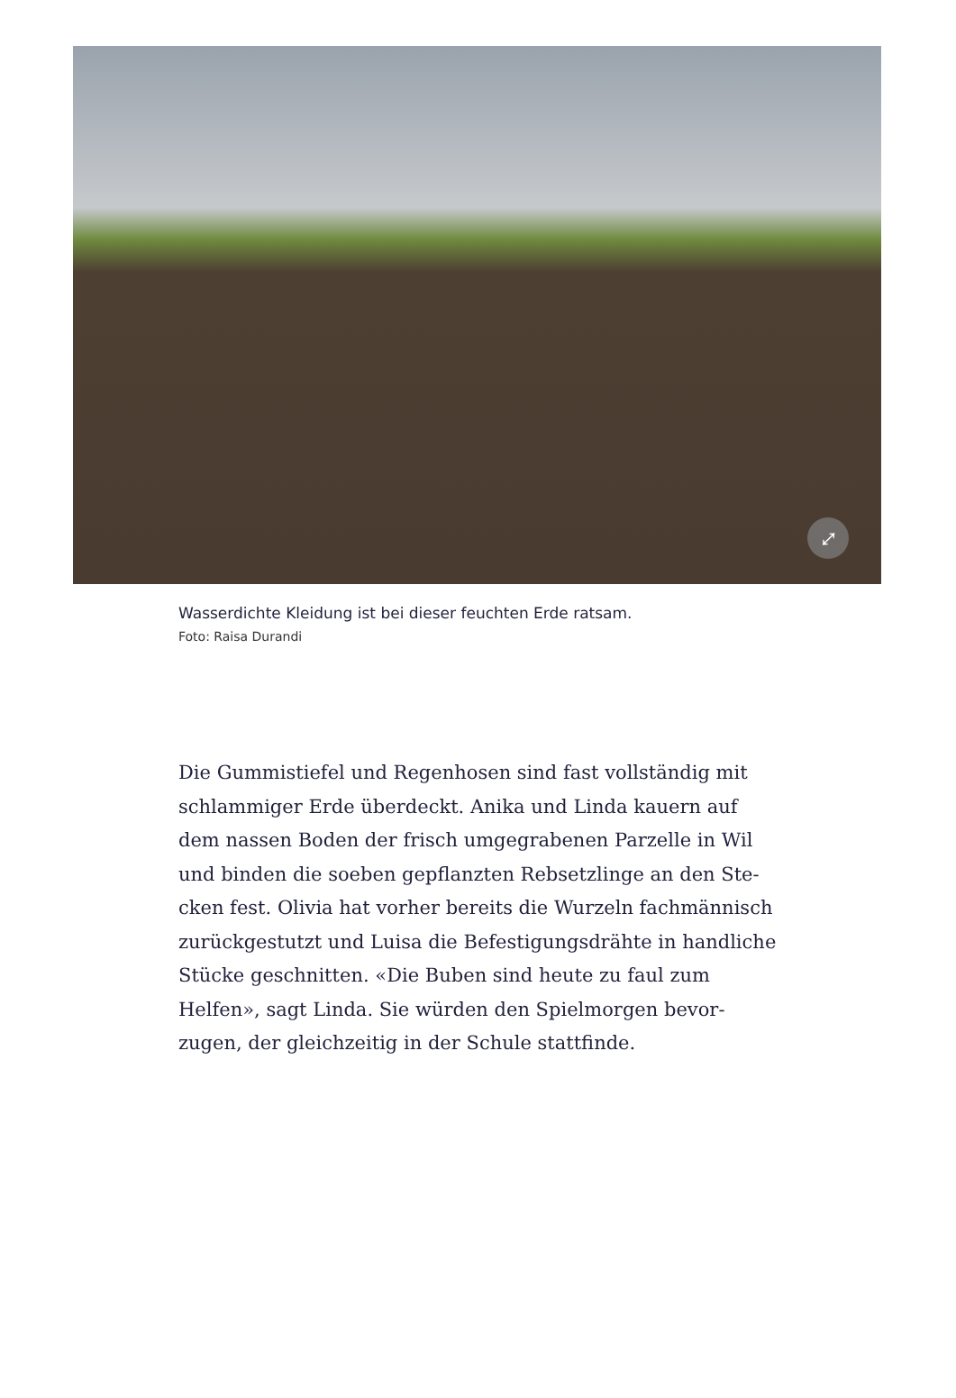⤢
Wasserdichte Kleidung ist bei dieser feuchten Erde ratsam.
Foto: Raisa Durandi
Die Gummistiefel und Regenhosen sind fast vollständig mit schlammiger Erde überdeckt. Anika und Linda kauern auf dem nassen Boden der frisch umgegrabenen Parzelle in Wil und binden die soeben gepflanzten Rebsetzlinge an den Ste­cken fest. Olivia hat vorher bereits die Wurzeln fachmän­nisch zurückgestutzt und Luisa die Befestigungsdrähte in handliche Stücke geschnitten. «Die Buben sind heute zu faul zum Helfen», sagt Linda. Sie würden den Spielmorgen bevor­zugen, der gleichzeitig in der Schule stattfinde.